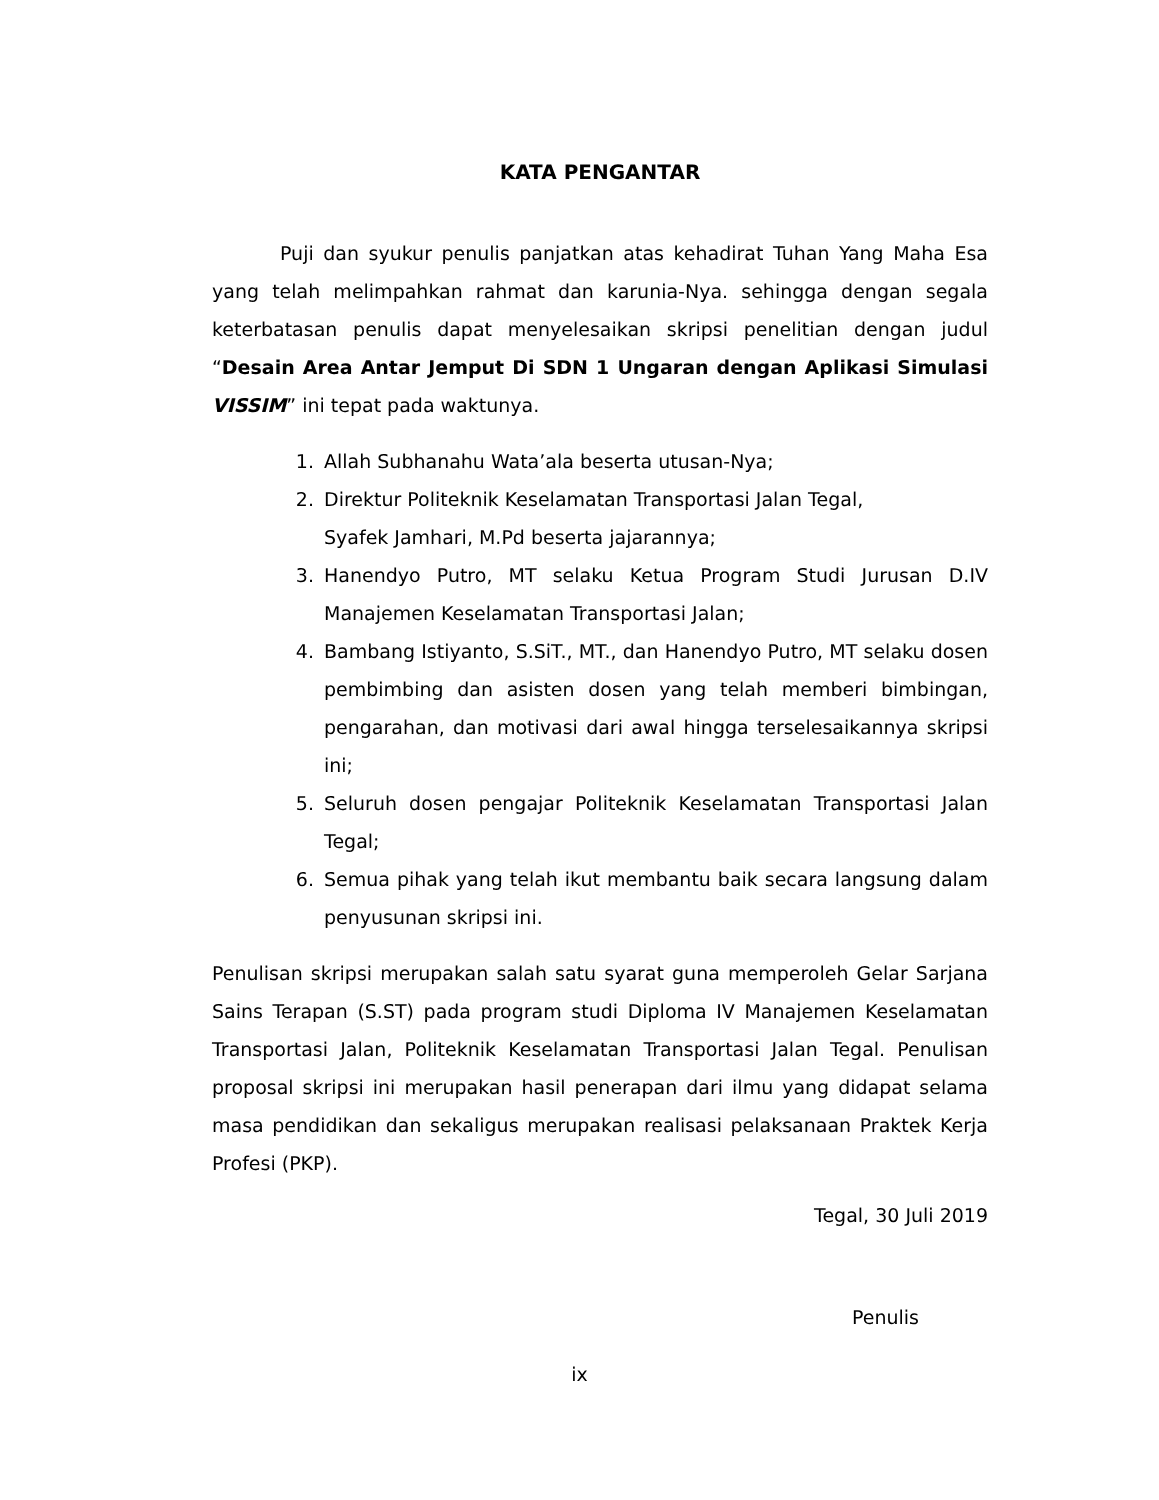KATA PENGANTAR
Puji dan syukur penulis panjatkan atas kehadirat Tuhan Yang Maha Esa yang telah melimpahkan rahmat dan karunia-Nya. sehingga dengan segala keterbatasan penulis dapat menyelesaikan skripsi penelitian dengan judul “Desain Area Antar Jemput Di SDN 1 Ungaran dengan Aplikasi Simulasi VISSIM” ini tepat pada waktunya.
1. Allah Subhanahu Wata’ala beserta utusan-Nya;
2. Direktur Politeknik Keselamatan Transportasi Jalan Tegal,
Syafek Jamhari, M.Pd beserta jajarannya;
3. Hanendyo Putro, MT selaku Ketua Program Studi Jurusan D.IV Manajemen Keselamatan Transportasi Jalan;
4. Bambang Istiyanto, S.SiT., MT., dan Hanendyo Putro, MT selaku dosen pembimbing dan asisten dosen yang telah memberi bimbingan, pengarahan, dan motivasi dari awal hingga terselesaikannya skripsi ini;
5. Seluruh dosen pengajar Politeknik Keselamatan Transportasi Jalan Tegal;
6. Semua pihak yang telah ikut membantu baik secara langsung dalam penyusunan skripsi ini.
Penulisan skripsi merupakan salah satu syarat guna memperoleh Gelar Sarjana Sains Terapan (S.ST) pada program studi Diploma IV Manajemen Keselamatan Transportasi Jalan, Politeknik Keselamatan Transportasi Jalan Tegal. Penulisan proposal skripsi ini merupakan hasil penerapan dari ilmu yang didapat selama masa pendidikan dan sekaligus merupakan realisasi pelaksanaan Praktek Kerja Profesi (PKP).
Tegal, 30 Juli 2019
Penulis
ix